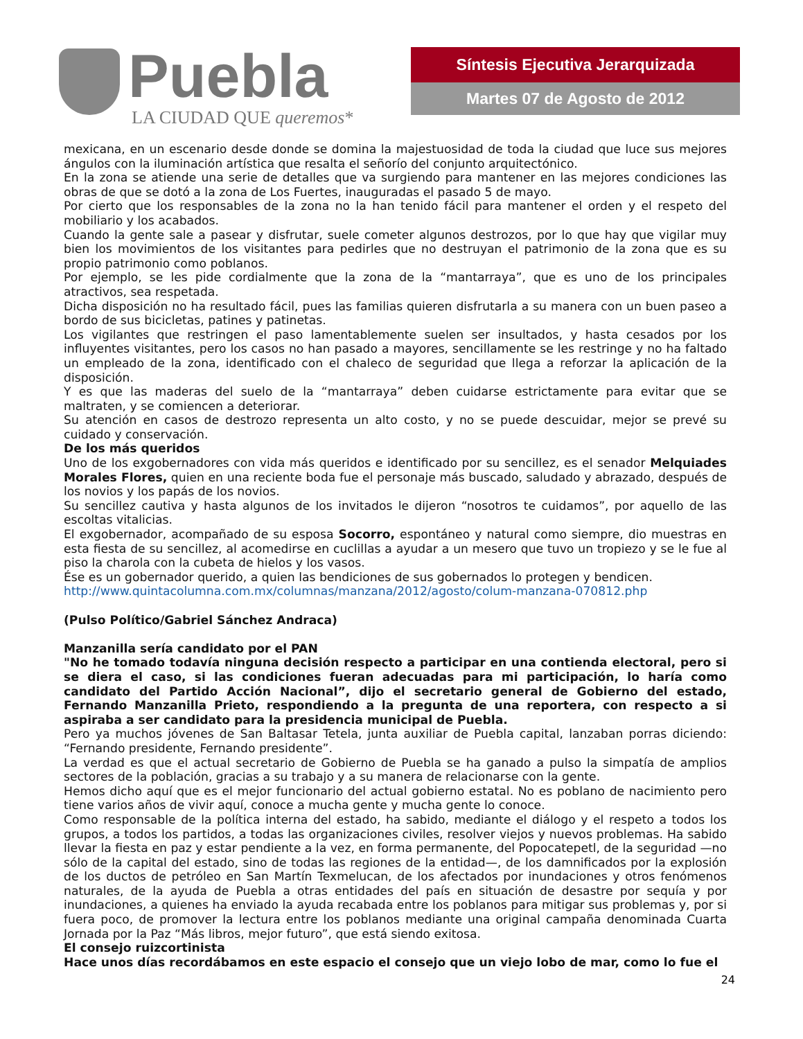Puebla
LA CIUDAD QUE queremos*
Síntesis Ejecutiva Jerarquizada
Martes 07 de Agosto de 2012
mexicana, en un escenario desde donde se domina la majestuosidad de toda la ciudad que luce sus mejores ángulos con la iluminación artística que resalta el señorío del conjunto arquitectónico.
En la zona se atiende una serie de detalles que va surgiendo para mantener en las mejores condiciones las obras de que se dotó a la zona de Los Fuertes, inauguradas el pasado 5 de mayo.
Por cierto que los responsables de la zona no la han tenido fácil para mantener el orden y el respeto del mobiliario y los acabados.
Cuando la gente sale a pasear y disfrutar, suele cometer algunos destrozos, por lo que hay que vigilar muy bien los movimientos de los visitantes para pedirles que no destruyan el patrimonio de la zona que es su propio patrimonio como poblanos.
Por ejemplo, se les pide cordialmente que la zona de la “mantarraya”, que es uno de los principales atractivos, sea respetada.
Dicha disposición no ha resultado fácil, pues las familias quieren disfrutarla a su manera con un buen paseo a bordo de sus bicicletas, patines y patinetas.
Los vigilantes que restringen el paso lamentablemente suelen ser insultados, y hasta cesados por los influyentes visitantes, pero los casos no han pasado a mayores, sencillamente se les restringe y no ha faltado un empleado de la zona, identificado con el chaleco de seguridad que llega a reforzar la aplicación de la disposición.
Y es que las maderas del suelo de la “mantarraya” deben cuidarse estrictamente para evitar que se maltraten, y se comiencen a deteriorar.
Su atención en casos de destrozo representa un alto costo, y no se puede descuidar, mejor se prevé su cuidado y conservación.
De los más queridos
Uno de los exgobernadores con vida más queridos e identificado por su sencillez, es el senador Melquiades Morales Flores, quien en una reciente boda fue el personaje más buscado, saludado y abrazado, después de los novios y los papás de los novios.
Su sencillez cautiva y hasta algunos de los invitados le dijeron “nosotros te cuidamos”, por aquello de las escoltas vitalicias.
El exgobernador, acompañado de su esposa Socorro, espontáneo y natural como siempre, dio muestras en esta fiesta de su sencillez, al acomedirse en cuclillas a ayudar a un mesero que tuvo un tropiezo y se le fue al piso la charola con la cubeta de hielos y los vasos.
Ése es un gobernador querido, a quien las bendiciones de sus gobernados lo protegen y bendicen.
http://www.quintacolumna.com.mx/columnas/manzana/2012/agosto/colum-manzana-070812.php
(Pulso Político/Gabriel Sánchez Andraca)
Manzanilla sería candidato por el PAN
"No he tomado todavía ninguna decisión respecto a participar en una contienda electoral, pero si se diera el caso, si las condiciones fueran adecuadas para mi participación, lo haría como candidato del Partido Acción Nacional”, dijo el secretario general de Gobierno del estado, Fernando Manzanilla Prieto, respondiendo a la pregunta de una reportera, con respecto a si aspiraba a ser candidato para la presidencia municipal de Puebla.
Pero ya muchos jóvenes de San Baltasar Tetela, junta auxiliar de Puebla capital, lanzaban porras diciendo: “Fernando presidente, Fernando presidente”.
La verdad es que el actual secretario de Gobierno de Puebla se ha ganado a pulso la simpatía de amplios sectores de la población, gracias a su trabajo y a su manera de relacionarse con la gente.
Hemos dicho aquí que es el mejor funcionario del actual gobierno estatal. No es poblano de nacimiento pero tiene varios años de vivir aquí, conoce a mucha gente y mucha gente lo conoce.
Como responsable de la política interna del estado, ha sabido, mediante el diálogo y el respeto a todos los grupos, a todos los partidos, a todas las organizaciones civiles, resolver viejos y nuevos problemas. Ha sabido llevar la fiesta en paz y estar pendiente a la vez, en forma permanente, del Popocatepetl, de la seguridad —no sólo de la capital del estado, sino de todas las regiones de la entidad—, de los damnificados por la explosión de los ductos de petróleo en San Martín Texmelucan, de los afectados por inundaciones y otros fenómenos naturales, de la ayuda de Puebla a otras entidades del país en situación de desastre por sequía y por inundaciones, a quienes ha enviado la ayuda recabada entre los poblanos para mitigar sus problemas y, por si fuera poco, de promover la lectura entre los poblanos mediante una original campaña denominada Cuarta Jornada por la Paz “Más libros, mejor futuro”, que está siendo exitosa.
El consejo ruizcortinista
Hace unos días recordábamos en este espacio el consejo que un viejo lobo de mar, como lo fue el
24